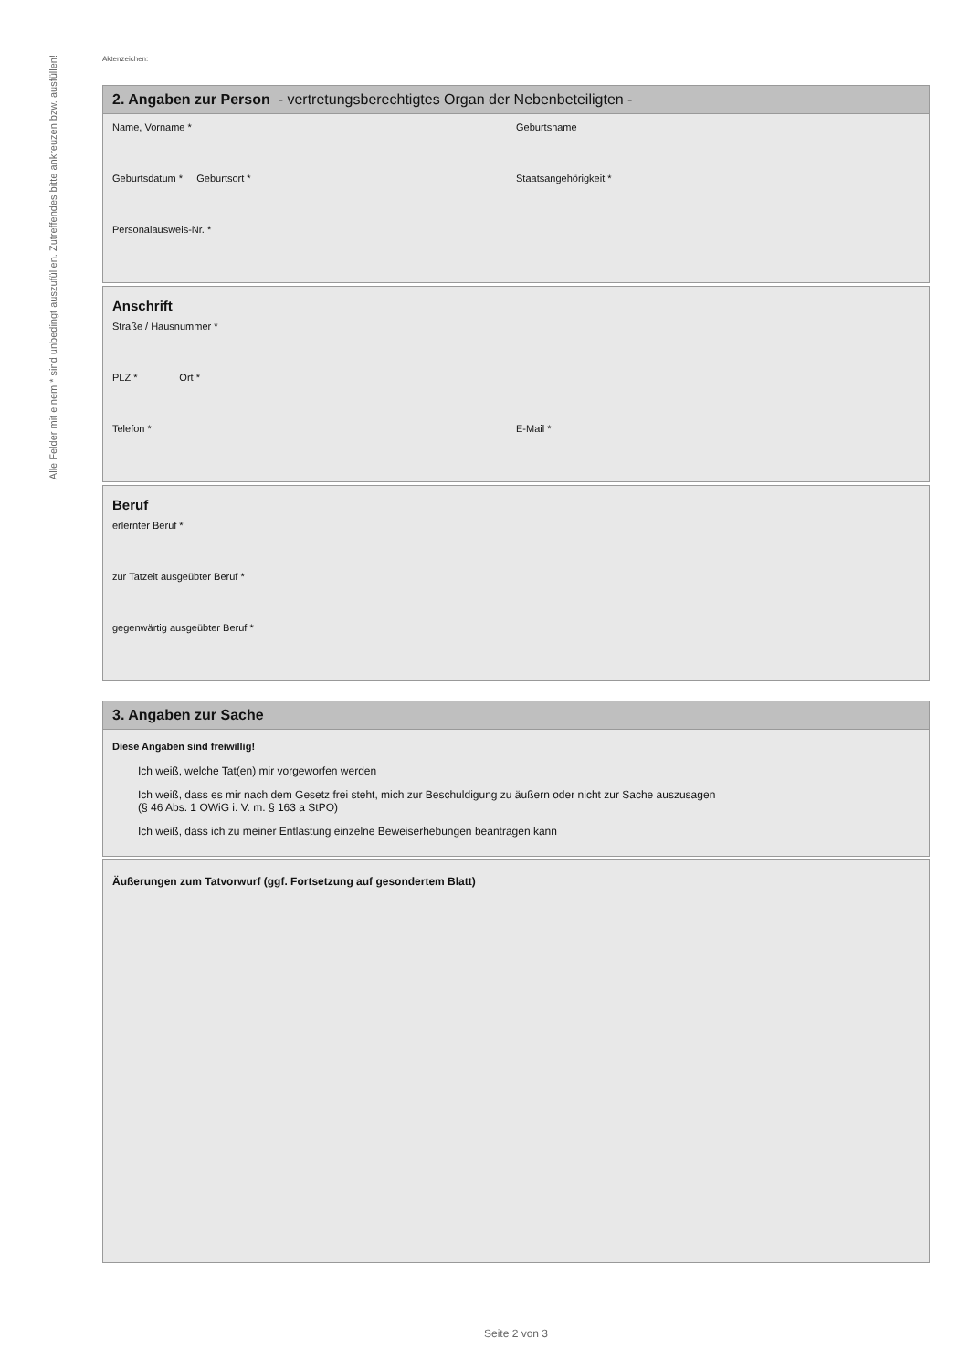Alle Felder mit einem * sind unbedingt auszufüllen. Zutreffendes bitte ankreuzen bzw. ausfüllen!
Aktenzeichen:
2. Angaben zur Person - vertretungsberechtigtes Organ der Nebenbeteiligten -
Name, Vorname * Geburtsname
Geburtsdatum * Geburtsort *
Staatsangehörigkeit *
Personalausweis-Nr. *
Anschrift
Straße / Hausnummer *
PLZ * Ort *
Telefon * E-Mail *
Beruf
erlernter Beruf *
zur Tatzeit ausgeübter Beruf *
gegenwärtig ausgeübter Beruf *
3. Angaben zur Sache
Diese Angaben sind freiwillig!
Ich weiß, welche Tat(en) mir vorgeworfen werden
Ich weiß, dass es mir nach dem Gesetz frei steht, mich zur Beschuldigung zu äußern oder nicht zur Sache auszusagen
(§ 46 Abs. 1 OWiG i. V. m. § 163 a StPO)
Ich weiß, dass ich zu meiner Entlastung einzelne Beweiserhebungen beantragen kann
Äußerungen zum Tatvorwurf (ggf. Fortsetzung auf gesondertem Blatt)
Seite 2 von 3